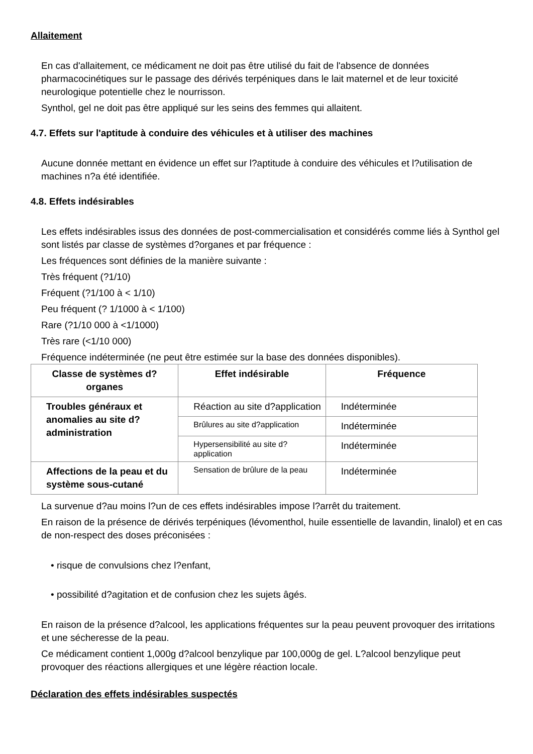Allaitement
En cas d'allaitement, ce médicament ne doit pas être utilisé du fait de l'absence de données pharmacocinétiques sur le passage des dérivés terpéniques dans le lait maternel et de leur toxicité neurologique potentielle chez le nourrisson.
Synthol, gel ne doit pas être appliqué sur les seins des femmes qui allaitent.
4.7. Effets sur l'aptitude à conduire des véhicules et à utiliser des machines
Aucune donnée mettant en évidence un effet sur l?aptitude à conduire des véhicules et l?utilisation de machines n?a été identifiée.
4.8. Effets indésirables
Les effets indésirables issus des données de post-commercialisation et considérés comme liés à Synthol gel sont listés par classe de systèmes d?organes et par fréquence :
Les fréquences sont définies de la manière suivante :
Très fréquent (?1/10)
Fréquent (?1/100 à < 1/10)
Peu fréquent (? 1/1000 à < 1/100)
Rare (?1/10 000 à <1/1000)
Très rare (<1/10 000)
Fréquence indéterminée (ne peut être estimée sur la base des données disponibles).
| Classe de systèmes d?organes | Effet indésirable | Fréquence |
| --- | --- | --- |
| Troubles généraux et anomalies au site d?administration | Réaction au site d?application | Indéterminée |
| | Brûlures au site d?application | Indéterminée |
| | Hypersensibilité au site d?application | Indéterminée |
| Affections de la peau et du système sous-cutané | Sensation de brûlure de la peau | Indéterminée |
La survenue d?au moins l?un de ces effets indésirables impose l?arrêt du traitement.
En raison de la présence de dérivés terpéniques (lévomenthol, huile essentielle de lavandin, linalol) et en cas de non-respect des doses préconisées :
• risque de convulsions chez l?enfant,
• possibilité d?agitation et de confusion chez les sujets âgés.
En raison de la présence d?alcool, les applications fréquentes sur la peau peuvent provoquer des irritations et une sécheresse de la peau.
Ce médicament contient 1,000g d?alcool benzylique par 100,000g de gel. L?alcool benzylique peut provoquer des réactions allergiques et une légère réaction locale.
Déclaration des effets indésirables suspectés